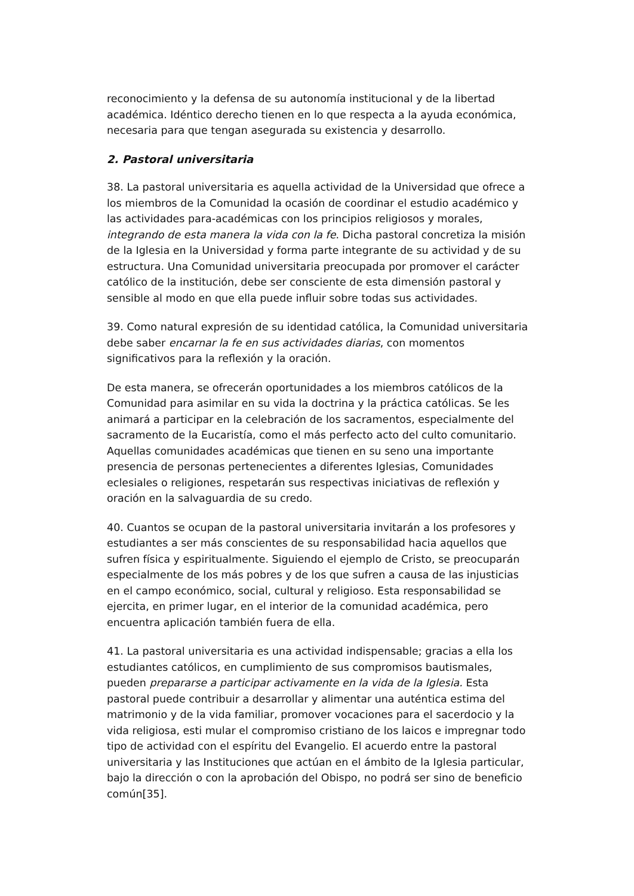reconocimiento y la defensa de su autonomía institucional y de la libertad académica. Idéntico derecho tienen en lo que respecta a la ayuda económica, necesaria para que tengan asegurada su existencia y desarrollo.
2. Pastoral universitaria
38. La pastoral universitaria es aquella actividad de la Universidad que ofrece a los miembros de la Comunidad la ocasión de coordinar el estudio académico y las actividades para-académicas con los principios religiosos y morales, integrando de esta manera la vida con la fe. Dicha pastoral concretiza la misión de la Iglesia en la Universidad y forma parte integrante de su actividad y de su estructura. Una Comunidad universitaria preocupada por promover el carácter católico de la institución, debe ser consciente de esta dimensión pastoral y sensible al modo en que ella puede influir sobre todas sus actividades.
39. Como natural expresión de su identidad católica, la Comunidad universitaria debe saber encarnar la fe en sus actividades diarias, con momentos significativos para la reflexión y la oración.
De esta manera, se ofrecerán oportunidades a los miembros católicos de la Comunidad para asimilar en su vida la doctrina y la práctica católicas. Se les animará a participar en la celebración de los sacramentos, especialmente del sacramento de la Eucaristía, como el más perfecto acto del culto comunitario. Aquellas comunidades académicas que tienen en su seno una importante presencia de personas pertenecientes a diferentes Iglesias, Comunidades eclesiales o religiones, respetarán sus respectivas iniciativas de reflexión y oración en la salvaguardia de su credo.
40. Cuantos se ocupan de la pastoral universitaria invitarán a los profesores y estudiantes a ser más conscientes de su responsabilidad hacia aquellos que sufren física y espiritualmente. Siguiendo el ejemplo de Cristo, se preocuparán especialmente de los más pobres y de los que sufren a causa de las injusticias en el campo económico, social, cultural y religioso. Esta responsabilidad se ejercita, en primer lugar, en el interior de la comunidad académica, pero encuentra aplicación también fuera de ella.
41. La pastoral universitaria es una actividad indispensable; gracias a ella los estudiantes católicos, en cumplimiento de sus compromisos bautismales, pueden prepararse a participar activamente en la vida de la Iglesia. Esta pastoral puede contribuir a desarrollar y alimentar una auténtica estima del matrimonio y de la vida familiar, promover vocaciones para el sacerdocio y la vida religiosa, esti mular el compromiso cristiano de los laicos e impregnar todo tipo de actividad con el espíritu del Evangelio. El acuerdo entre la pastoral universitaria y las Instituciones que actúan en el ámbito de la Iglesia particular, bajo la dirección o con la aprobación del Obispo, no podrá ser sino de beneficio común[35].